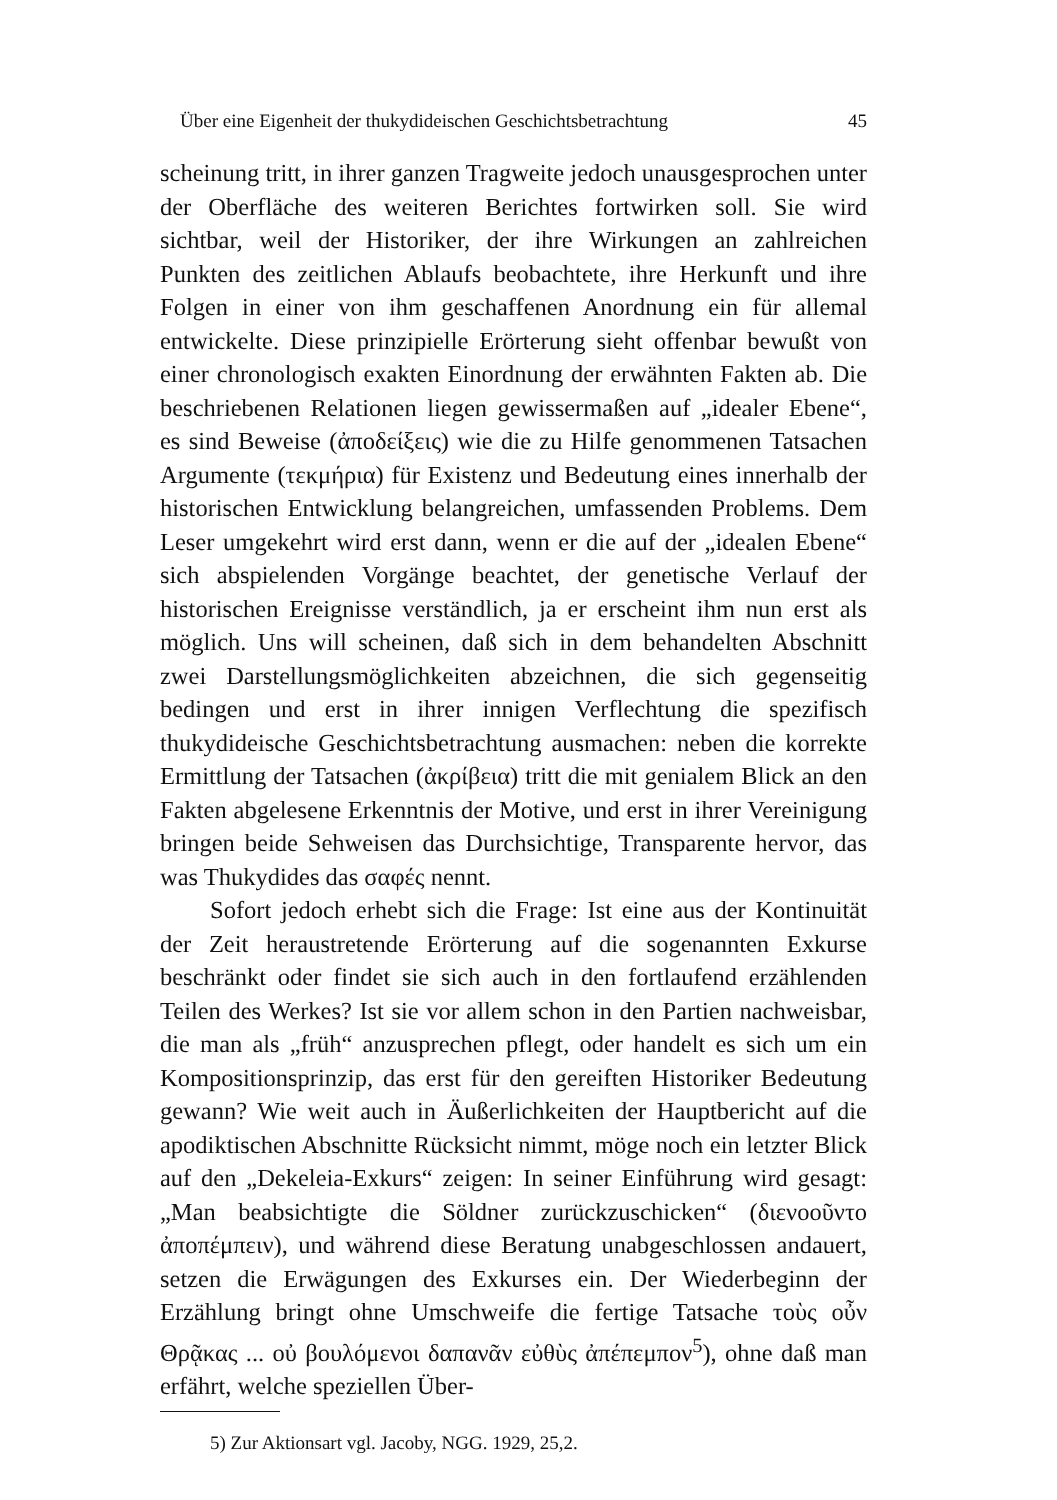Über eine Eigenheit der thukydideischen Geschichtsbetrachtung 45
scheinung tritt, in ihrer ganzen Tragweite jedoch unausgesprochen unter der Oberfläche des weiteren Berichtes fortwirken soll. Sie wird sichtbar, weil der Historiker, der ihre Wirkungen an zahlreichen Punkten des zeitlichen Ablaufs beobachtete, ihre Herkunft und ihre Folgen in einer von ihm geschaffenen Anordnung ein für allemal entwickelte. Diese prinzipielle Erörterung sieht offenbar bewußt von einer chronologisch exakten Einordnung der erwähnten Fakten ab. Die beschriebenen Relationen liegen gewissermaßen auf „idealer Ebene“, es sind Beweise (ἀποδείξεις) wie die zu Hilfe genommenen Tatsachen Argumente (τεκμήρια) für Existenz und Bedeutung eines innerhalb der historischen Entwicklung belangreichen, umfassenden Problems. Dem Leser umgekehrt wird erst dann, wenn er die auf der „idealen Ebene“ sich abspielenden Vorgänge beachtet, der genetische Verlauf der historischen Ereignisse verständlich, ja er erscheint ihm nun erst als möglich. Uns will scheinen, daß sich in dem behandelten Abschnitt zwei Darstellungsmöglichkeiten abzeichnen, die sich gegenseitig bedingen und erst in ihrer innigen Verflechtung die spezifisch thukydideische Geschichtsbetrachtung ausmachen: neben die korrekte Ermittlung der Tatsachen (ἀκρίβεια) tritt die mit genialem Blick an den Fakten abgelesene Erkenntnis der Motive, und erst in ihrer Vereinigung bringen beide Sehweisen das Durchsichtige, Transparente hervor, das was Thukydides das σαφές nennt.
Sofort jedoch erhebt sich die Frage: Ist eine aus der Kontinuität der Zeit heraustretende Erörterung auf die sogenannten Exkurse beschränkt oder findet sie sich auch in den fortlaufend erzählenden Teilen des Werkes? Ist sie vor allem schon in den Partien nachweisbar, die man als „früh“ anzusprechen pflegt, oder handelt es sich um ein Kompositionsprinzip, das erst für den gereiften Historiker Bedeutung gewann? Wie weit auch in Äußerlichkeiten der Hauptbericht auf die apodiktischen Abschnitte Rücksicht nimmt, möge noch ein letzter Blick auf den „Dekeleia-Exkurs“ zeigen: In seiner Einführung wird gesagt: „Man beabsichtigte die Söldner zurückzuschicken“ (διενοοῦντο ἀποπέμπειν), und während diese Beratung unabgeschlossen andauert, setzen die Erwägungen des Exkurses ein. Der Wiederbeginn der Erzählung bringt ohne Umschweife die fertige Tatsache τοὺς οὖν Θρᾷκας ... οὐ βουλόμενοι δαπανᾶν εὐθὺς ἀπέπεμπον<sup>5</sup>), ohne daß man erfährt, welche speziellen Über-
5) Zur Aktionsart vgl. Jacoby, NGG. 1929, 25,2.